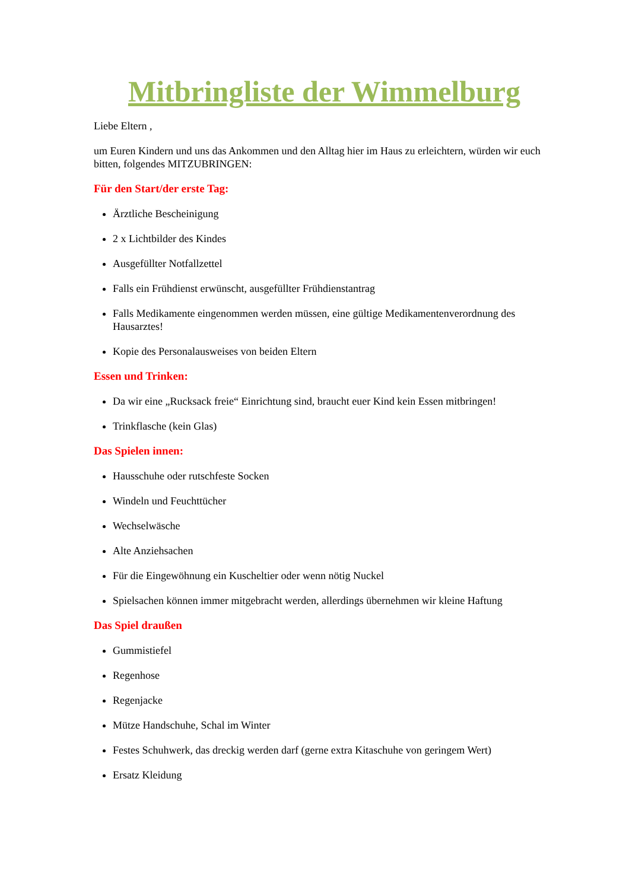Mitbringliste der Wimmelburg
Liebe Eltern ,
um Euren Kindern und uns das Ankommen und den Alltag hier im Haus zu erleichtern, würden wir euch bitten, folgendes MITZUBRINGEN:
Für den Start/der erste Tag:
Ärztliche Bescheinigung
2 x Lichtbilder des Kindes
Ausgefüllter Notfallzettel
Falls ein Frühdienst erwünscht, ausgefüllter Frühdienstantrag
Falls Medikamente eingenommen werden müssen, eine gültige Medikamentenverordnung des Hausarztes!
Kopie des Personalausweises von beiden Eltern
Essen und Trinken:
Da wir eine „Rucksack freie“ Einrichtung sind, braucht euer Kind kein Essen mitbringen!
Trinkflasche (kein Glas)
Das Spielen innen:
Hausschuhe oder rutschfeste Socken
Windeln und Feuchttücher
Wechselwäsche
Alte Anziehsachen
Für die Eingewöhnung ein Kuscheltier oder wenn nötig Nuckel
Spielsachen können immer mitgebracht werden, allerdings übernehmen wir kleine Haftung
Das Spiel draußen
Gummistiefel
Regenhose
Regenjacke
Mütze Handschuhe, Schal im Winter
Festes Schuhwerk, das dreckig werden darf (gerne extra Kitaschuhe von geringem Wert)
Ersatz Kleidung